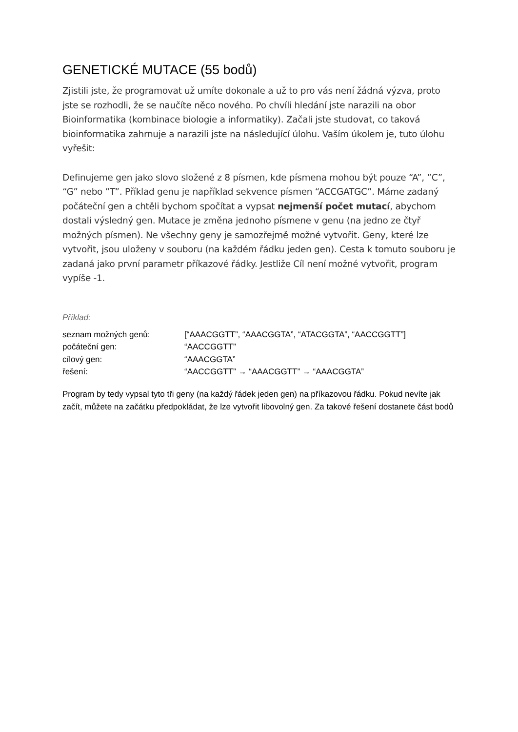GENETICKÉ MUTACE (55 bodů)
Zjistili jste, že programovat už umíte dokonale a už to pro vás není žádná výzva, proto jste se rozhodli, že se naučíte něco nového. Po chvíli hledání jste narazili na obor Bioinformatika (kombinace biologie a informatiky). Začali jste studovat, co taková bioinformatika zahrnuje a narazili jste na následující úlohu. Vaším úkolem je, tuto úlohu vyřešit:
Definujeme gen jako slovo složené z 8 písmen, kde písmena mohou být pouze “A”, ”C”, “G” nebo ”T”. Příklad genu je například sekvence písmen “ACCGATGC”. Máme zadaný počáteční gen a chtěli bychom spočítat a vypsat nejmenší počet mutací, abychom dostali výsledný gen. Mutace je změna jednoho písmene v genu (na jedno ze čtyř možných písmen). Ne všechny geny je samozřejmě možné vytvořit. Geny, které lze vytvořit, jsou uloženy v souboru (na každém řádku jeden gen). Cesta k tomuto souboru je zadaná jako první parametr příkazové řádky. Jestliže Cíl není možné vytvořit, program vypíše -1.
Příklad:
| seznam možných genů: | [“AAACGGTT”, “AAACGGTA”, “ATACGGTA”, “AACCGGTT”] |
| počáteční gen: | “AACCGGTT” |
| cílový gen: | “AAACGGTA” |
| řešení: | “AACCGGTT” → “AAACGGTT” → “AAACGGTA” |
Program by tedy vypsal tyto tři geny (na každý řádek jeden gen) na příkazovou řádku. Pokud nevíte jak začít, můžete na začátku předpokládat, že lze vytvořit libovolný gen. Za takové řešení dostanete část bodů